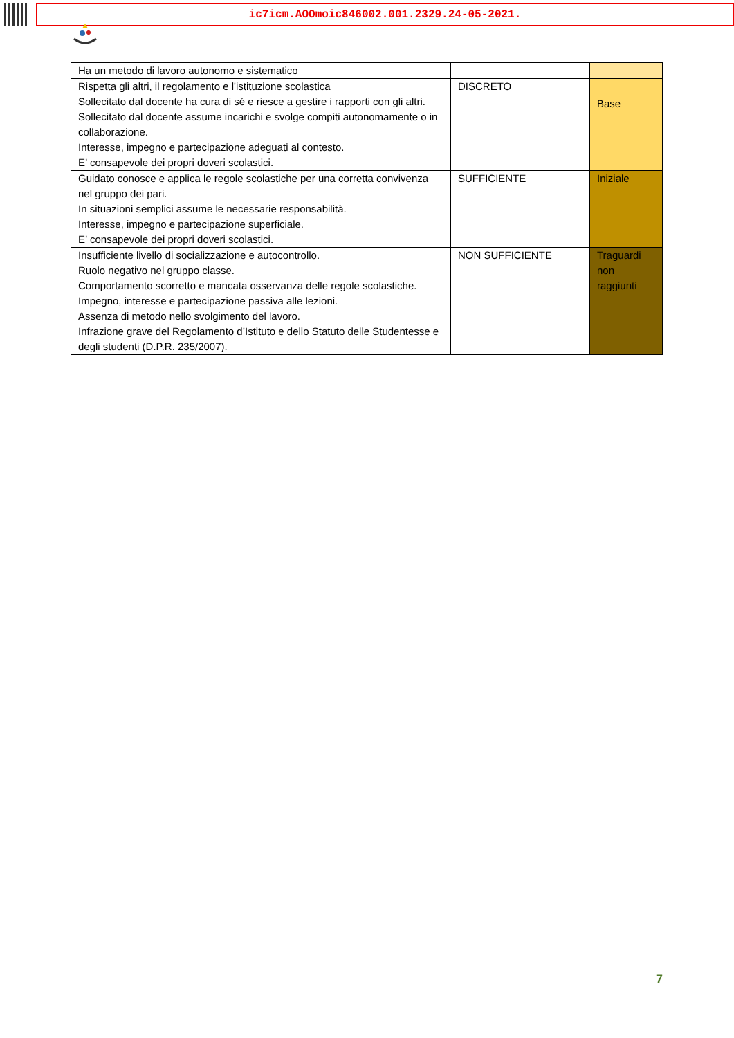ic7icm.AOOmoic846002.001.2329.24-05-2021.
| Ha un metodo di lavoro autonomo e sistematico | | |
| Rispetta gli altri, il regolamento e l'istituzione scolastica Sollecitato dal docente ha cura di sé e riesce a gestire i rapporti con gli altri. Sollecitato dal docente assume incarichi e svolge compiti autonomamente o in collaborazione. Interesse, impegno e partecipazione adeguati al contesto. E’ consapevole dei propri doveri scolastici. | DISCRETO | Base |
| Guidato conosce e applica le regole scolastiche per una corretta convivenza nel gruppo dei pari. In situazioni semplici assume le necessarie responsabilità. Interesse, impegno e partecipazione superficiale. E’ consapevole dei propri doveri scolastici. | SUFFICIENTE | Iniziale |
| Insufficiente livello di socializzazione e autocontrollo. Ruolo negativo nel gruppo classe. Comportamento scorretto e mancata osservanza delle regole scolastiche. Impegno, interesse e partecipazione passiva alle lezioni. Assenza di metodo nello svolgimento del lavoro. Infrazione grave del Regolamento d’Istituto e dello Statuto delle Studentesse e degli studenti (D.P.R. 235/2007). | NON SUFFICIENTE | Traguardi non raggiunti |
7